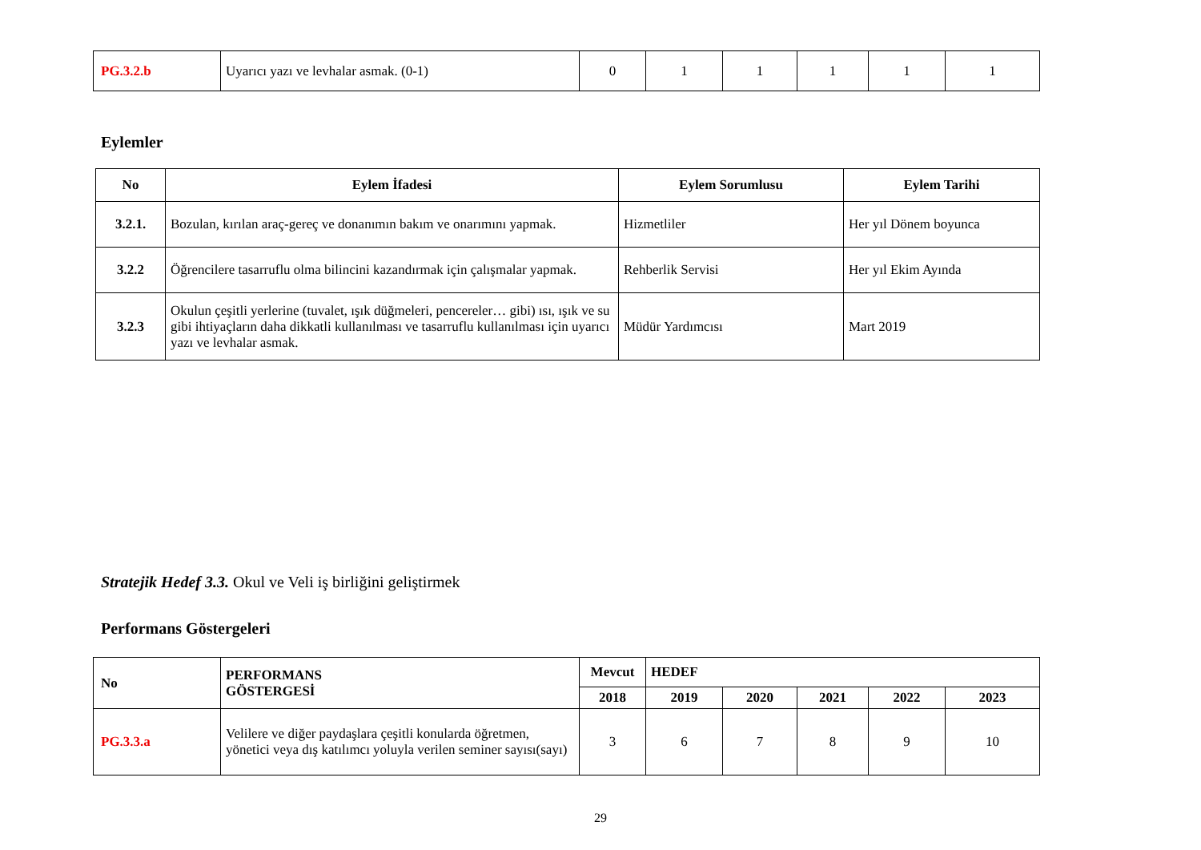| PG.3.2.b | Uyarıcı yazı ve levhalar asmak. (0-1) | 0 | 1 | 1 | 1 | 1 | 1 |
Eylemler
| No | Eylem İfadesi | Eylem Sorumlusu | Eylem Tarihi |
| --- | --- | --- | --- |
| 3.2.1. | Bozulan, kırılan araç-gereç ve donanımın bakım ve onarımını yapmak. | Hizmetliler | Her yıl Dönem boyunca |
| 3.2.2 | Öğrencilere tasarruflu olma bilincini kazandırmak için çalışmalar yapmak. | Rehberlik Servisi | Her yıl Ekim Ayında |
| 3.2.3 | Okulun çeşitli yerlerine (tuvalet, ışık düğmeleri, pencereler… gibi) ısı, ışık ve su gibi ihtiyaçların daha dikkatli kullanılması ve tasarruflu kullanılması için uyarıcı yazı ve levhalar asmak. | Müdür Yardımcısı | Mart 2019 |
Stratejik Hedef 3.3. Okul ve Veli iş birliğini geliştirmek
Performans Göstergeleri
| No | PERFORMANS GÖSTERGESİ | Mevcut | HEDEF | | | | |
| --- | --- | --- | --- | --- | --- | --- | --- |
| | | 2018 | 2019 | 2020 | 2021 | 2022 | 2023 |
| PG.3.3.a | Velilere ve diğer paydaşlara çeşitli konularda öğretmen, yönetici veya dış katılımcı yoluyla verilen seminer sayısı(sayı) | 3 | 6 | 7 | 8 | 9 | 10 |
29